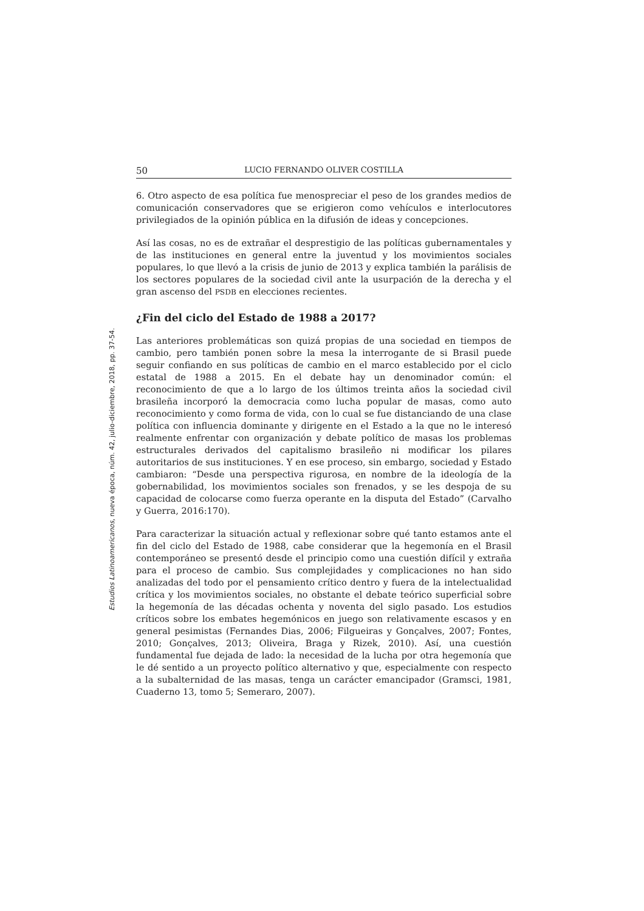Estudios Latinoamericanos, nueva época, núm. 42, julio-diciembre, 2018, pp. 37-54.
50 LUCIO FERNANDO OLIVER COSTILLA
6. Otro aspecto de esa política fue menospreciar el peso de los grandes medios de comunicación conservadores que se erigieron como vehículos e interlocutores privilegiados de la opinión pública en la difusión de ideas y concepciones.
Así las cosas, no es de extrañar el desprestigio de las políticas gubernamentales y de las instituciones en general entre la juventud y los movimientos sociales populares, lo que llevó a la crisis de junio de 2013 y explica también la parálisis de los sectores populares de la sociedad civil ante la usurpación de la derecha y el gran ascenso del PSDB en elecciones recientes.
¿Fin del ciclo del Estado de 1988 a 2017?
Las anteriores problemáticas son quizá propias de una sociedad en tiempos de cambio, pero también ponen sobre la mesa la interrogante de si Brasil puede seguir confiando en sus políticas de cambio en el marco establecido por el ciclo estatal de 1988 a 2015. En el debate hay un denominador común: el reconocimiento de que a lo largo de los últimos treinta años la sociedad civil brasileña incorporó la democracia como lucha popular de masas, como auto reconocimiento y como forma de vida, con lo cual se fue distanciando de una clase política con influencia dominante y dirigente en el Estado a la que no le interesó realmente enfrentar con organización y debate político de masas los problemas estructurales derivados del capitalismo brasileño ni modificar los pilares autoritarios de sus instituciones. Y en ese proceso, sin embargo, sociedad y Estado cambiaron: “Desde una perspectiva rigurosa, en nombre de la ideología de la gobernabilidad, los movimientos sociales son frenados, y se les despoja de su capacidad de colocarse como fuerza operante en la disputa del Estado” (Carvalho y Guerra, 2016:170).
Para caracterizar la situación actual y reflexionar sobre qué tanto estamos ante el fin del ciclo del Estado de 1988, cabe considerar que la hegemonía en el Brasil contemporáneo se presentó desde el principio como una cuestión difícil y extraña para el proceso de cambio. Sus complejidades y complicaciones no han sido analizadas del todo por el pensamiento crítico dentro y fuera de la intelectualidad crítica y los movimientos sociales, no obstante el debate teórico superficial sobre la hegemonía de las décadas ochenta y noventa del siglo pasado. Los estudios críticos sobre los embates hegemónicos en juego son relativamente escasos y en general pesimistas (Fernandes Dias, 2006; Filgueiras y Gonçalves, 2007; Fontes, 2010; Gonçalves, 2013; Oliveira, Braga y Rizek, 2010). Así, una cuestión fundamental fue dejada de lado: la necesidad de la lucha por otra hegemonía que le dé sentido a un proyecto político alternativo y que, especialmente con respecto a la subalternidad de las masas, tenga un carácter emancipador (Gramsci, 1981, Cuaderno 13, tomo 5; Semeraro, 2007).